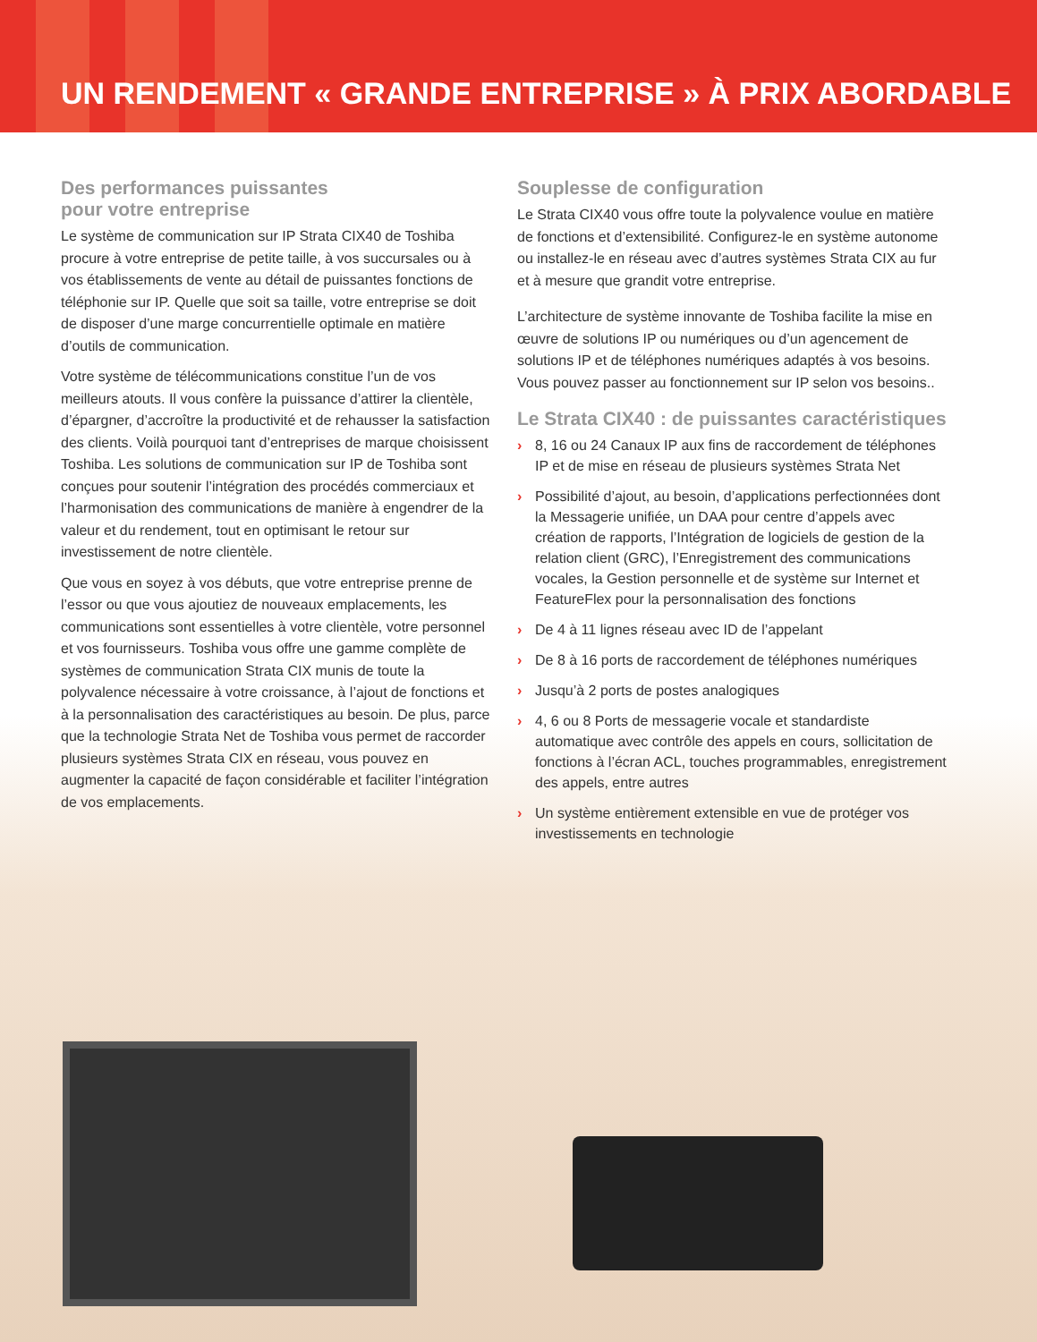UN RENDEMENT « GRANDE ENTREPRISE » À PRIX ABORDABLE
Des performances puissantes
pour votre entreprise
Le système de communication sur IP Strata CIX40 de Toshiba procure à votre entreprise de petite taille, à vos succursales ou à vos établissements de vente au détail de puissantes fonctions de téléphonie sur IP. Quelle que soit sa taille, votre entreprise se doit de disposer d’une marge concurrentielle optimale en matière d’outils de communication.
Votre système de télécommunications constitue l’un de vos meilleurs atouts. Il vous confère la puissance d’attirer la clientèle, d’épargner, d’accroître la productivité et de rehausser la satisfaction des clients. Voilà pourquoi tant d’entreprises de marque choisissent Toshiba. Les solutions de communication sur IP de Toshiba sont conçues pour soutenir l’intégration des procédés commerciaux et l’harmonisation des communications de manière à engendrer de la valeur et du rendement, tout en optimisant le retour sur investissement de notre clientèle.
Que vous en soyez à vos débuts, que votre entreprise prenne de l’essor ou que vous ajoutiez de nouveaux emplacements, les communications sont essentielles à votre clientèle, votre personnel et vos fournisseurs. Toshiba vous offre une gamme complète de systèmes de communication Strata CIX munis de toute la polyvalence nécessaire à votre croissance, à l’ajout de fonctions et à la personnalisation des caractéristiques au besoin. De plus, parce que la technologie Strata Net de Toshiba vous permet de raccorder plusieurs systèmes Strata CIX en réseau, vous pouvez en augmenter la capacité de façon considérable et faciliter l’intégration de vos emplacements.
Souplesse de configuration
Le Strata CIX40 vous offre toute la polyvalence voulue en matière de fonctions et d’extensibilité. Configurez-le en système autonome ou installez-le en réseau avec d’autres systèmes Strata CIX au fur et à mesure que grandit votre entreprise.
L’architecture de système innovante de Toshiba facilite la mise en œuvre de solutions IP ou numériques ou d’un agencement de solutions IP et de téléphones numériques adaptés à vos besoins. Vous pouvez passer au fonctionnement sur IP selon vos besoins..
Le Strata CIX40 : de puissantes caractéristiques
› 8, 16 ou 24 Canaux IP aux fins de raccordement de téléphones IP et de mise en réseau de plusieurs systèmes Strata Net
› Possibilité d’ajout, au besoin, d’applications perfectionnées dont la Messagerie unifiée, un DAA pour centre d’appels avec création de rapports, l’Intégration de logiciels de gestion de la relation client (GRC), l’Enregistrement des communications vocales, la Gestion personnelle et de système sur Internet et FeatureFlex pour la personnalisation des fonctions
› De 4 à 11 lignes réseau avec ID de l’appelant
› De 8 à 16 ports de raccordement de téléphones numériques
› Jusqu’à 2 ports de postes analogiques
› 4, 6 ou 8 Ports de messagerie vocale et standardiste automatique avec contrôle des appels en cours, sollicitation de fonctions à l’écran ACL, touches programmables, enregistrement des appels, entre autres
› Un système entièrement extensible en vue de protéger vos investissements en technologie